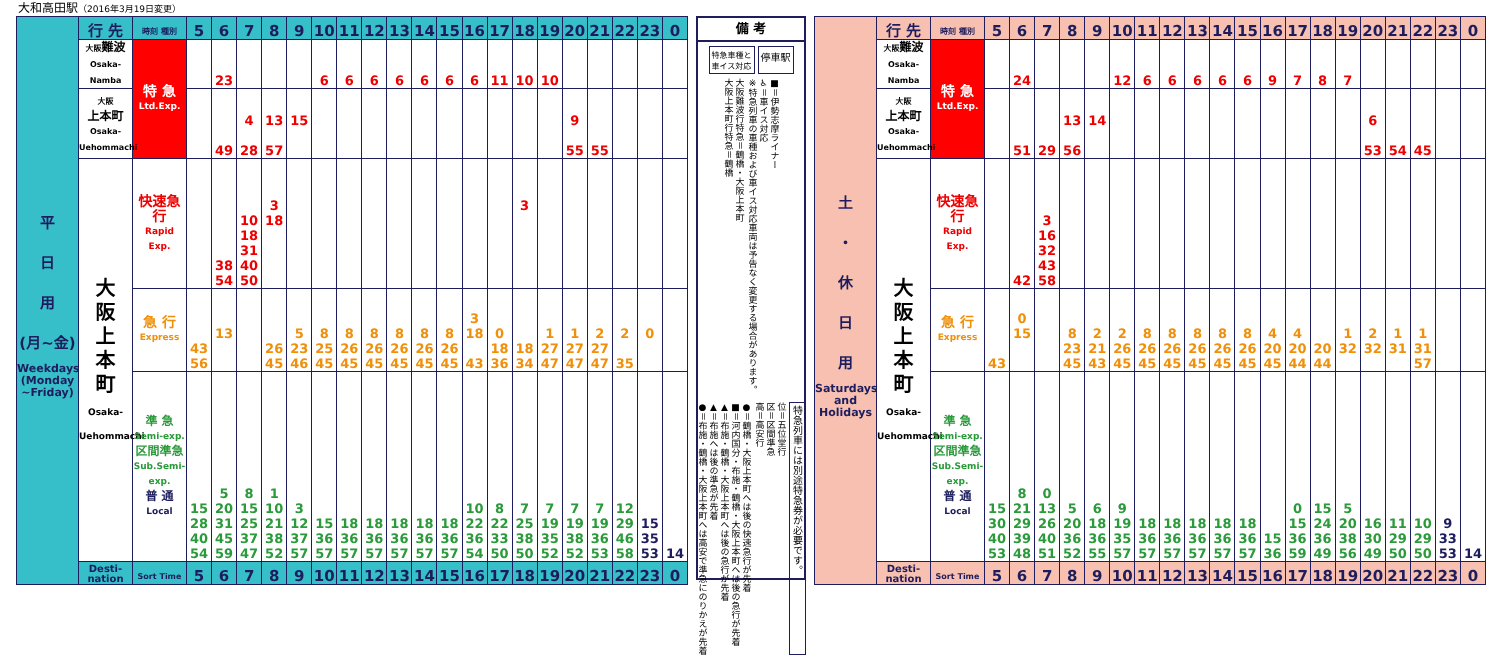大和高田駅（2016年3月19日変更）
| 平 日 用 (月~金) Weekdays (Monday ~Friday) | 行 先 | 時刻 種別 | 5 | 6 | 7 | 8 | 9 | 10 | 11 | 12 | 13 | 14 | 15 | 16 | 17 | 18 | 19 | 20 | 21 | 22 | 23 | 0 |
| --- | --- | --- | --- | --- | --- | --- | --- | --- | --- | --- | --- | --- | --- | --- | --- | --- | --- | --- | --- | --- | --- | --- |
| | 大阪 難波 Osaka-Namba | 特 急 Ltd.Exp. | | 23 | | | | 6 | 6 | 6 | 6 | 6 | 6 | 6 | 11 | 10 | 10 | | | | | |
| | 大阪 上本町 Osaka-Uehommachi | | | 49 | 4 28 | 13 57 | 15 | | | | | | | | | | | 9 55 | 55 | | | |
| | 大 阪 上 本 町 Osaka-Uehommachi | 快速急行 Rapid Exp. | | 38 54 | 10 18 31 40 50 | 3 18 | | | | | | | | | | 3 | | | | | | |
| | | 急 行 Express | 43 56 | 13 | | 26 45 | 5 23 46 | 8 25 45 | 8 26 45 | 8 26 45 | 8 26 45 | 8 26 45 | 8 26 45 | 3 18 43 | 0 18 36 | 18 34 | 1 27 47 | 1 27 47 | 2 27 47 | 2 35 | 0 | |
| | | 準 急 Semi-exp. 区間準急 Sub.Semi-exp. 普 通 Local | 15 28 40 54 | 5 20 31 45 59 | 8 15 25 37 47 | 1 10 21 38 52 | 3 12 37 57 | 15 36 57 | 18 36 57 | 18 36 57 | 18 36 57 | 18 36 57 | 18 36 57 | 10 22 36 54 | 8 22 33 50 | 7 25 38 50 | 7 19 35 52 | 7 19 38 52 | 7 19 36 53 | 12 29 46 58 | 15 35 53 | 14 |
| | Desti-nation | Sort Time | 5 | 6 | 7 | 8 | 9 | 10 | 11 | 12 | 13 | 14 | 15 | 16 | 17 | 18 | 19 | 20 | 21 | 22 | 23 | 0 |
備 考
特急車種と
車イス対応
停車駅
大阪難波行特急＝鶴橋・大阪上本町
大阪上本町行特急＝鶴橋
■＝伊勢志摩ライナー
♿＝車イス対応
※特急列車の車種および車イス対応車両は予告なく変更する場合があります。
●＝鶴橋・大阪上本町へは後の快速急行が先着
■＝河内国分・布施・鶴橋・大阪上本町へは後の急行が先着
▲＝布施・鶴橋・大阪上本町へは後の急行が先着
▲＝布施へは後の準急が先着
●＝布施・鶴橋・大阪上本町へは高安で準急にのりかえが先着
位＝五位堂行
区＝区間準急
高＝高安行
特急列車には別途特急券が必要です。
| 土 ・ 休 日 用 Saturdays and Holidays | 行 先 | 時刻 種別 | 5 | 6 | 7 | 8 | 9 | 10 | 11 | 12 | 13 | 14 | 15 | 16 | 17 | 18 | 19 | 20 | 21 | 22 | 23 | 0 |
| --- | --- | --- | --- | --- | --- | --- | --- | --- | --- | --- | --- | --- | --- | --- | --- | --- | --- | --- | --- | --- | --- | --- |
| | 大阪 難波 Osaka-Namba | 特 急 Ltd.Exp. | | 24 | | | | 12 | 6 | 6 | 6 | 6 | 6 | 9 | 7 | 8 | 7 | | | | | |
| | 大阪 上本町 Osaka-Uehommachi | | | 51 | 29 | 13 56 | 14 | | | | | | | | | | | 6 53 | 54 | 45 | | |
| | 大 阪 上 本 町 Osaka-Uehommachi | 快速急行 Rapid Exp. | | 42 | 3 16 32 43 58 | | | | | | | | | | | | | | | | | |
| | | 急 行 Express | 43 | 0 15 | | 8 23 45 | 2 21 43 | 2 26 45 | 8 26 45 | 8 26 45 | 8 26 45 | 8 26 45 | 8 26 45 | 4 20 45 | 4 20 44 | 20 44 | 1 32 | 2 32 | 1 31 | 1 31 57 | | |
| | | 準 急 Semi-exp. 区間準急 Sub.Semi-exp. 普 通 Local | 15 30 40 53 | 8 21 29 39 48 | 0 13 26 40 51 | 5 20 36 52 | 6 18 36 55 | 9 19 35 57 | 18 36 57 | 18 36 57 | 18 36 57 | 18 36 57 | 18 36 57 | 15 36 | 0 15 36 59 | 15 24 36 49 | 5 20 38 56 | 16 30 49 | 11 29 50 | 10 29 50 | 9 33 53 | 14 |
| | Desti-nation | Sort Time | 5 | 6 | 7 | 8 | 9 | 10 | 11 | 12 | 13 | 14 | 15 | 16 | 17 | 18 | 19 | 20 | 21 | 22 | 23 | 0 |